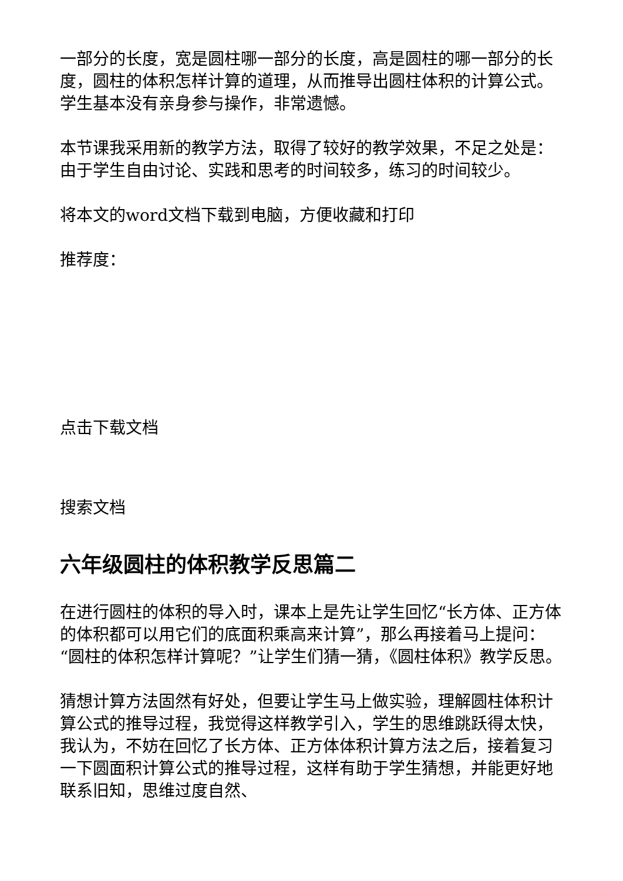一部分的长度，宽是圆柱哪一部分的长度，高是圆柱的哪一部分的长度，圆柱的体积怎样计算的道理，从而推导出圆柱体积的计算公式。学生基本没有亲身参与操作，非常遗憾。
本节课我采用新的教学方法，取得了较好的教学效果，不足之处是：由于学生自由讨论、实践和思考的时间较多，练习的时间较少。
将本文的word文档下载到电脑，方便收藏和打印
推荐度：
点击下载文档
搜索文档
六年级圆柱的体积教学反思篇二
在进行圆柱的体积的导入时，课本上是先让学生回忆“长方体、正方体的体积都可以用它们的底面积乘高来计算”，那么再接着马上提问：“圆柱的体积怎样计算呢？”让学生们猜一猜，《圆柱体积》教学反思。
猜想计算方法固然有好处，但要让学生马上做实验，理解圆柱体积计算公式的推导过程，我觉得这样教学引入，学生的思维跳跃得太快，我认为，不妨在回忆了长方体、正方体体积计算方法之后，接着复习一下圆面积计算公式的推导过程，这样有助于学生猜想，并能更好地联系旧知，思维过度自然、